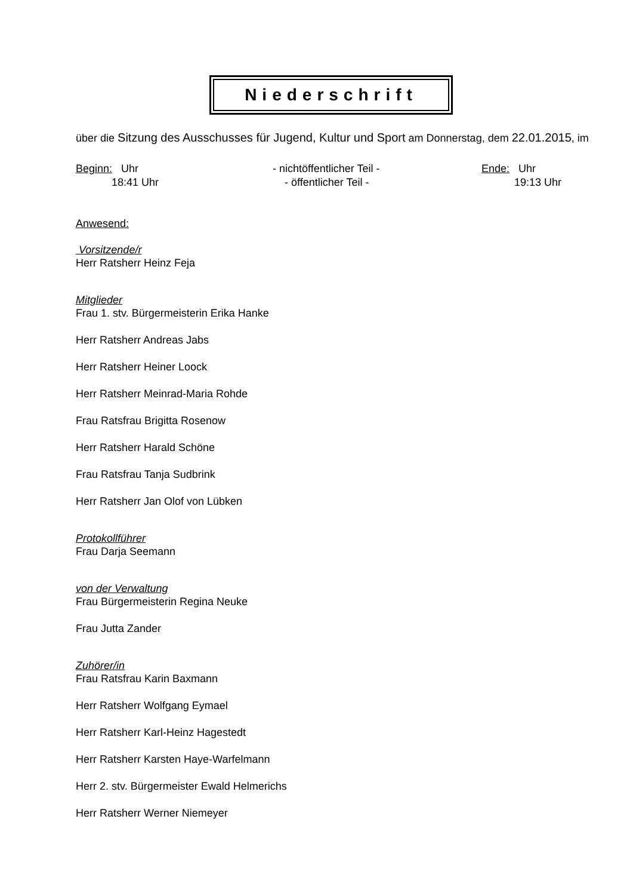Niederschrift
über die Sitzung des Ausschusses für Jugend, Kultur und Sport am Donnerstag, dem 22.01.2015, im
Beginn: Uhr
18:41 Uhr
- nichtöffentlicher Teil -
- öffentlicher Teil -
Ende: Uhr
19:13 Uhr
Anwesend:
Vorsitzende/r
Herr Ratsherr Heinz Feja
Mitglieder
Frau 1. stv. Bürgermeisterin Erika Hanke
Herr Ratsherr Andreas Jabs
Herr Ratsherr Heiner Loock
Herr Ratsherr Meinrad-Maria Rohde
Frau Ratsfrau Brigitta Rosenow
Herr Ratsherr Harald Schöne
Frau Ratsfrau Tanja Sudbrink
Herr Ratsherr Jan Olof von Lübken
Protokollführer
Frau Darja Seemann
von der Verwaltung
Frau Bürgermeisterin Regina Neuke
Frau Jutta Zander
Zuhörer/in
Frau Ratsfrau Karin Baxmann
Herr Ratsherr Wolfgang Eymael
Herr Ratsherr Karl-Heinz Hagestedt
Herr Ratsherr Karsten Haye-Warfelmann
Herr 2. stv. Bürgermeister Ewald Helmerichs
Herr Ratsherr Werner Niemeyer